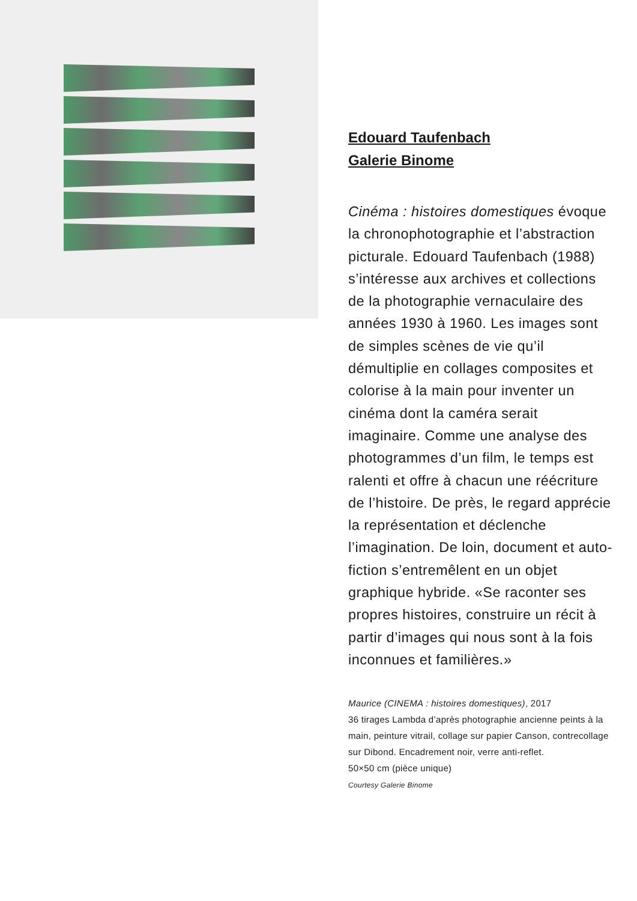Edouard Taufenbach
Galerie Binome
Cinéma : histoires domestiques évoque la chronophotographie et l’abstraction picturale. Edouard Taufenbach (1988) s’intéresse aux archives et collections de la photographie vernaculaire des années 1930 à 1960. Les images sont de simples scènes de vie qu’il démultiplie en collages composites et colorise à la main pour inventer un cinéma dont la caméra serait imaginaire. Comme une analyse des photogrammes d’un film, le temps est ralenti et offre à chacun une réécriture de l’histoire. De près, le regard apprécie la représentation et déclenche l’imagination. De loin, document et auto-fiction s’entremêlent en un objet graphique hybride. «Se raconter ses propres histoires, construire un récit à partir d’images qui nous sont à la fois inconnues et familières.»
Maurice (CINEMA : histoires domestiques), 2017
36 tirages Lambda d’après photographie ancienne peints à la main, peinture vitrail, collage sur papier Canson, contrecollage sur Dibond. Encadrement noir, verre anti-reflet.
50×50 cm (pièce unique)
Courtesy Galerie Binome